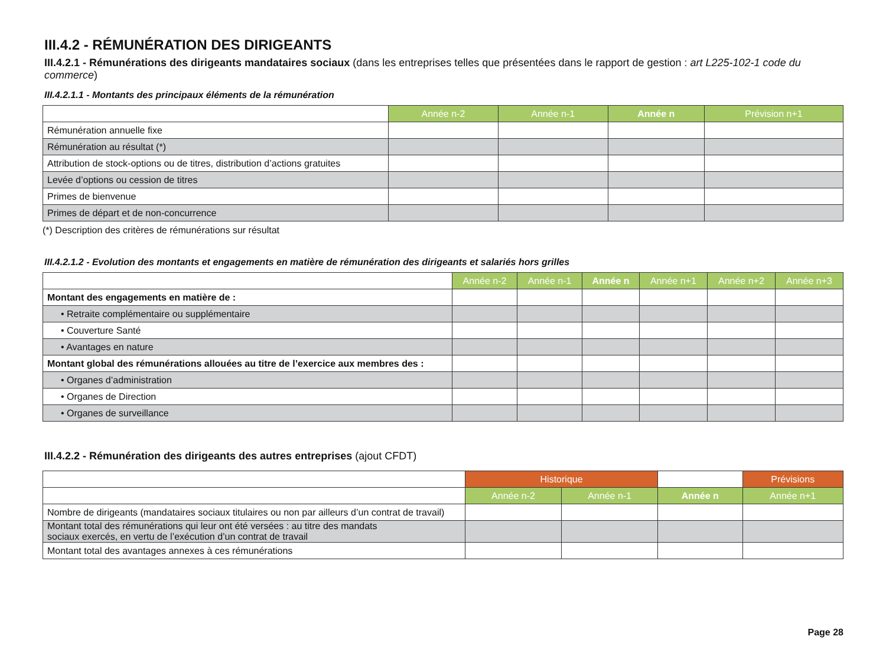III.4.2 - RÉMUNÉRATION DES DIRIGEANTS
III.4.2.1 - Rémunérations des dirigeants mandataires sociaux (dans les entreprises telles que présentées dans le rapport de gestion : art L225-102-1 code du commerce)
III.4.2.1.1 - Montants des principaux éléments de la rémunération
| | Année n-2 | Année n-1 | Année n | Prévision n+1 |
| Rémunération annuelle fixe | | | | |
| Rémunération au résultat (*) | | | | |
| Attribution de stock-options ou de titres, distribution d’actions gratuites | | | | |
| Levée d’options ou cession de titres | | | | |
| Primes de bienvenue | | | | |
| Primes de départ et de non-concurrence | | | | |
(*) Description des critères de rémunérations sur résultat
III.4.2.1.2 - Evolution des montants et engagements en matière de rémunération des dirigeants et salariés hors grilles
| | Année n-2 | Année n-1 | Année n | Année n+1 | Année n+2 | Année n+3 |
| Montant des engagements en matière de : | | | | | | |
| • Retraite complémentaire ou supplémentaire | | | | | | |
| • Couverture Santé | | | | | | |
| • Avantages en nature | | | | | | |
| Montant global des rémunérations allouées au titre de l’exercice aux membres des : | | | | | | |
| • Organes d’administration | | | | | | |
| • Organes de Direction | | | | | | |
| • Organes de surveillance | | | | | | |
III.4.2.2 - Rémunération des dirigeants des autres entreprises (ajout CFDT)
| | Historique | | | Prévisions |
| | Année n-2 | Année n-1 | Année n | Année n+1 |
| Nombre de dirigeants (mandataires sociaux titulaires ou non par ailleurs d’un contrat de travail) | | | | |
| Montant total des rémunérations qui leur ont été versées : au titre des mandats sociaux exercés, en vertu de l’exécution d’un contrat de travail | | | | |
| Montant total des avantages annexes à ces rémunérations | | | | |
Page 28